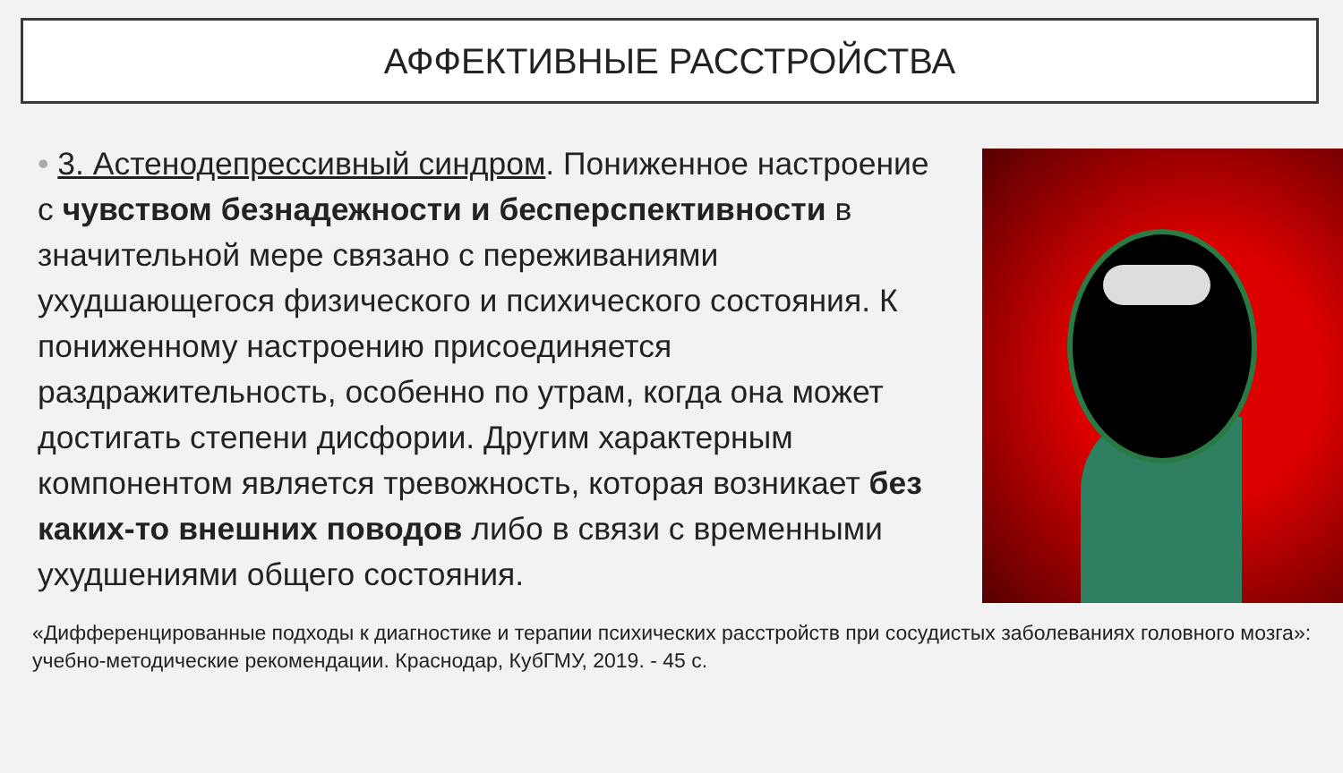АФФЕКТИВНЫЕ РАССТРОЙСТВА
• 3. Астенодепрессивный синдром. Пониженное настроение с чувством безнадежности и бесперспективности в значительной мере связано с переживаниями ухудшающегося физического и психического состояния. К пониженному настроению присоединяется раздражительность, особенно по утрам, когда она может достигать степени дисфории. Другим характерным компонентом является тревожность, которая возникает без каких-то внешних поводов либо в связи с временными ухудшениями общего состояния.
«Дифференцированные подходы к диагностике и терапии психических расстройств при сосудистых заболеваниях головного мозга»: учебно-методические рекомендации. Краснодар, КубГМУ, 2019. - 45 с.